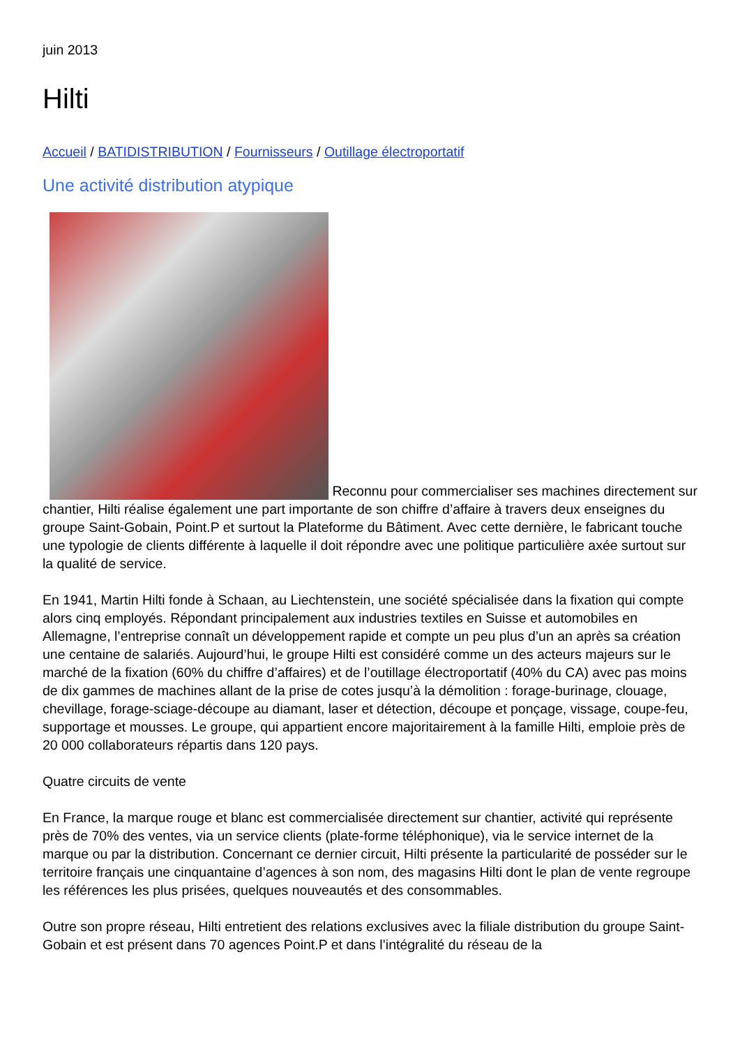juin 2013
Hilti
Accueil / BATIDISTRIBUTION / Fournisseurs / Outillage électroportatif
Une activité distribution atypique
Reconnu pour commercialiser ses machines directement sur chantier, Hilti réalise également une part importante de son chiffre d’affaire à travers deux enseignes du groupe Saint-Gobain, Point.P et surtout la Plateforme du Bâtiment. Avec cette dernière, le fabricant touche une typologie de clients différente à laquelle il doit répondre avec une politique particulière axée surtout sur la qualité de service.
En 1941, Martin Hilti fonde à Schaan, au Liechtenstein, une société spécialisée dans la fixation qui compte alors cinq employés. Répondant principalement aux industries textiles en Suisse et automobiles en Allemagne, l’entreprise connaît un développement rapide et compte un peu plus d’un an après sa création une centaine de salariés. Aujourd’hui, le groupe Hilti est considéré comme un des acteurs majeurs sur le marché de la fixation (60% du chiffre d’affaires) et de l’outillage électroportatif (40% du CA) avec pas moins de dix gammes de machines allant de la prise de cotes jusqu’à la démolition : forage-burinage, clouage, chevillage, forage-sciage-découpe au diamant, laser et détection, découpe et ponçage, vissage, coupe-feu, supportage et mousses. Le groupe, qui appartient encore majoritairement à la famille Hilti, emploie près de 20 000 collaborateurs répartis dans 120 pays.
Quatre circuits de vente
En France, la marque rouge et blanc est commercialisée directement sur chantier, activité qui représente près de 70% des ventes, via un service clients (plate-forme téléphonique), via le service internet de la marque ou par la distribution. Concernant ce dernier circuit, Hilti présente la particularité de posséder sur le territoire français une cinquantaine d’agences à son nom, des magasins Hilti dont le plan de vente regroupe les références les plus prisées, quelques nouveautés et des consommables.
Outre son propre réseau, Hilti entretient des relations exclusives avec la filiale distribution du groupe Saint-Gobain et est présent dans 70 agences Point.P et dans l’intégralité du réseau de la